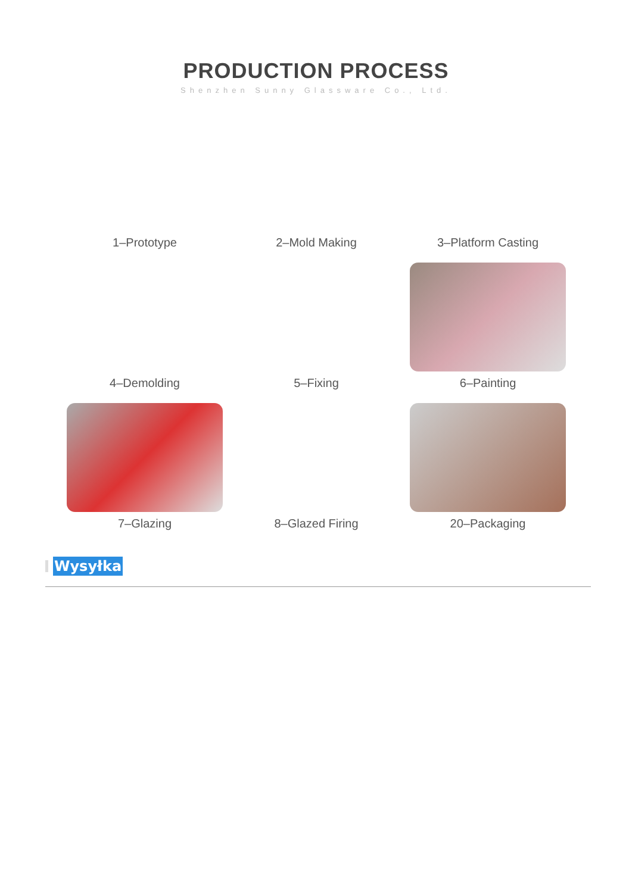PRODUCTION PROCESS
Shenzhen Sunny Glassware Co., Ltd.
1–Prototype
2–Mold Making
3–Platform Casting
4–Demolding
5–Fixing
6–Painting
7–Glazing
8–Glazed Firing
20–Packaging
Wysyłka